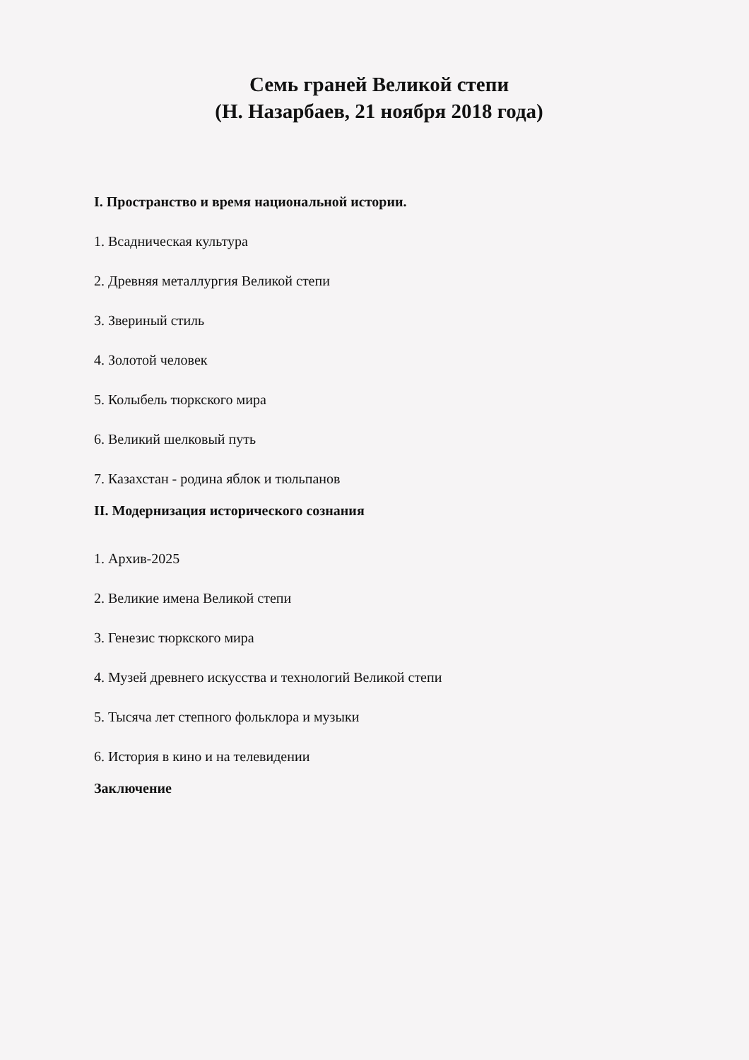Семь граней Великой степи
(Н. Назарбаев, 21 ноября 2018 года)
I. Пространство и время национальной истории.
1. Всадническая культура
2. Древняя металлургия Великой степи
3. Звериный стиль
4. Золотой человек
5. Колыбель тюркского мира
6. Великий шелковый путь
7. Казахстан - родина яблок и тюльпанов
II. Модернизация исторического сознания
1. Архив-2025
2. Великие имена Великой степи
3. Генезис тюркского мира
4. Музей древнего искусства и технологий Великой степи
5. Тысяча лет степного фольклора и музыки
6. История в кино и на телевидении
Заключение